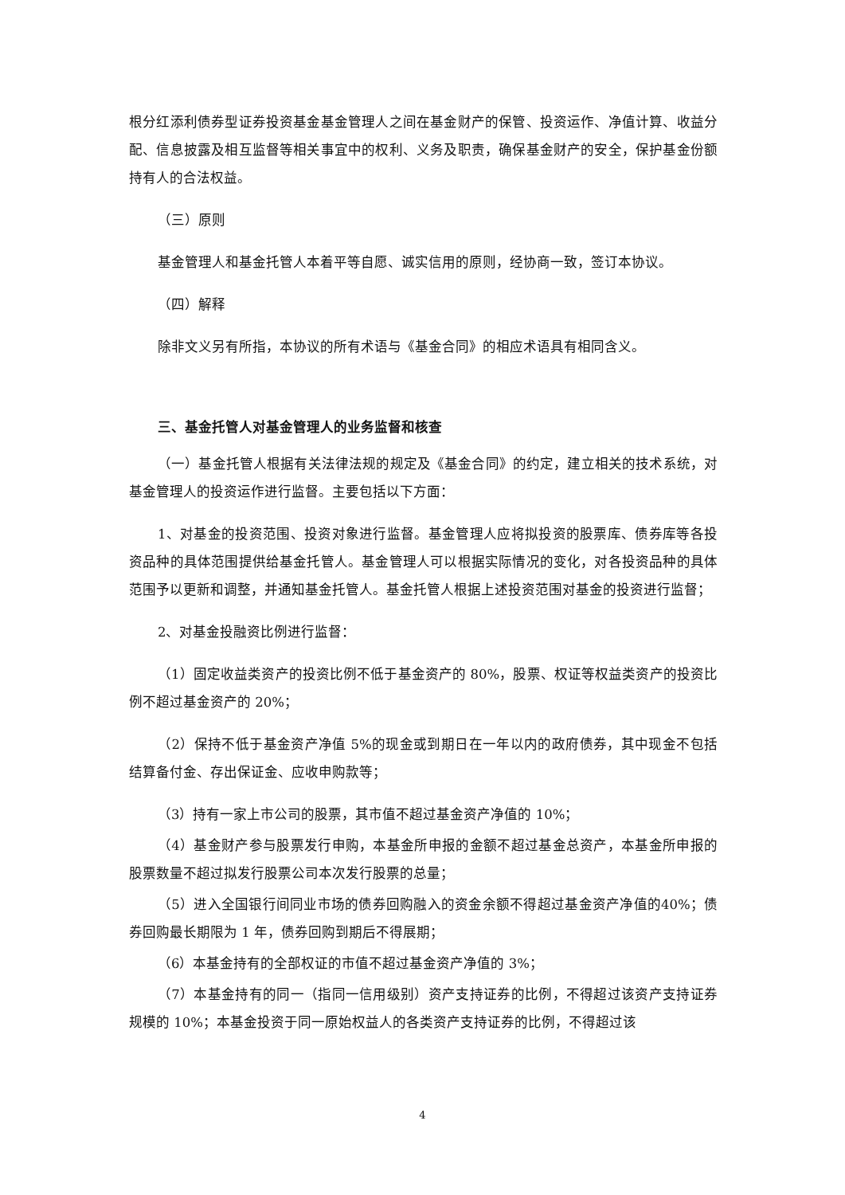根分红添利债券型证券投资基金基金管理人之间在基金财产的保管、投资运作、净值计算、收益分配、信息披露及相互监督等相关事宜中的权利、义务及职责，确保基金财产的安全，保护基金份额持有人的合法权益。
（三）原则
基金管理人和基金托管人本着平等自愿、诚实信用的原则，经协商一致，签订本协议。
（四）解释
除非文义另有所指，本协议的所有术语与《基金合同》的相应术语具有相同含义。
三、基金托管人对基金管理人的业务监督和核查
（一）基金托管人根据有关法律法规的规定及《基金合同》的约定，建立相关的技术系统，对基金管理人的投资运作进行监督。主要包括以下方面：
1、对基金的投资范围、投资对象进行监督。基金管理人应将拟投资的股票库、债券库等各投资品种的具体范围提供给基金托管人。基金管理人可以根据实际情况的变化，对各投资品种的具体范围予以更新和调整，并通知基金托管人。基金托管人根据上述投资范围对基金的投资进行监督；
2、对基金投融资比例进行监督：
（1）固定收益类资产的投资比例不低于基金资产的 80%，股票、权证等权益类资产的投资比例不超过基金资产的 20%；
（2）保持不低于基金资产净值 5%的现金或到期日在一年以内的政府债券，其中现金不包括结算备付金、存出保证金、应收申购款等；
（3）持有一家上市公司的股票，其市值不超过基金资产净值的 10%；
（4）基金财产参与股票发行申购，本基金所申报的金额不超过基金总资产，本基金所申报的股票数量不超过拟发行股票公司本次发行股票的总量；
（5）进入全国银行间同业市场的债券回购融入的资金余额不得超过基金资产净值的40%；债券回购最长期限为 1 年，债券回购到期后不得展期；
（6）本基金持有的全部权证的市值不超过基金资产净值的 3%；
（7）本基金持有的同一（指同一信用级别）资产支持证券的比例，不得超过该资产支持证券规模的 10%；本基金投资于同一原始权益人的各类资产支持证券的比例，不得超过该
4